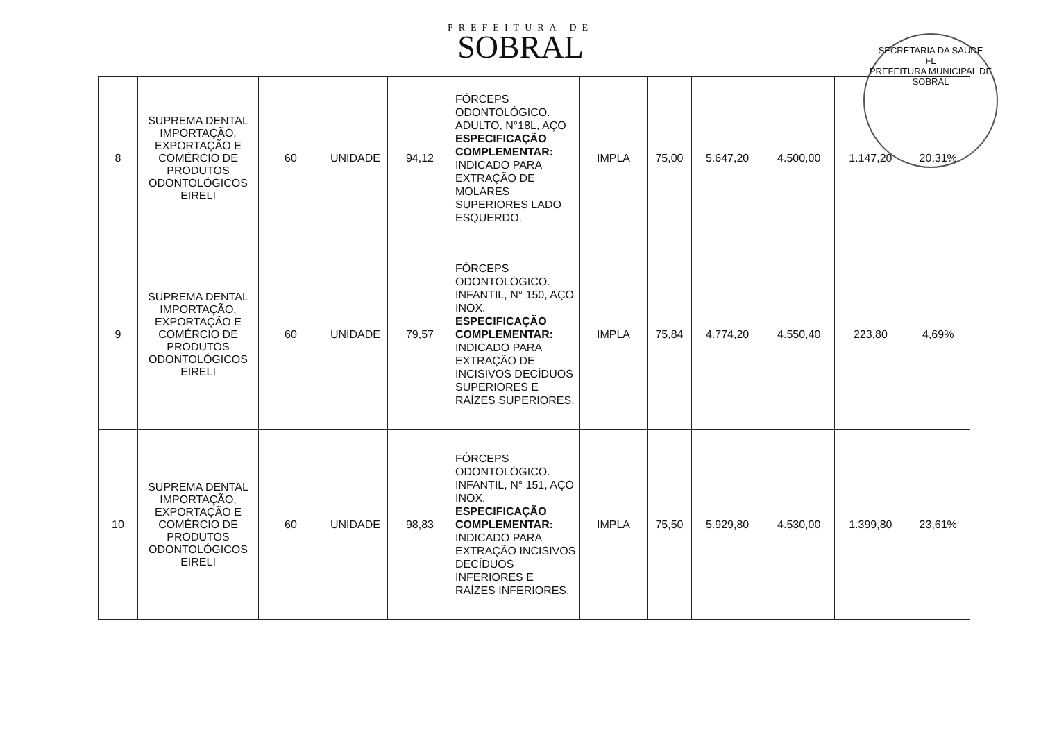PREFEITURA DE
SOBRAL
SECRETARIA DA SAÚDE
FL
PREFEITURA MUNICIPAL DE SOBRAL
| 8 | SUPREMA DENTAL IMPORTAÇÃO, EXPORTAÇÃO E COMÉRCIO DE PRODUTOS ODONTOLÓGICOS EIRELI | 60 | UNIDADE | 94,12 | FÓRCEPS ODONTOLÓGICO. ADULTO, N°18L, AÇO ESPECIFICAÇÃO COMPLEMENTAR: INDICADO PARA EXTRAÇÃO DE MOLARES SUPERIORES LADO ESQUERDO. | IMPLA | 75,00 | 5.647,20 | 4.500,00 | 1.147,20 | 20,31% |
| 9 | SUPREMA DENTAL IMPORTAÇÃO, EXPORTAÇÃO E COMÉRCIO DE PRODUTOS ODONTOLÓGICOS EIRELI | 60 | UNIDADE | 79,57 | FÓRCEPS ODONTOLÓGICO. INFANTIL, N° 150, AÇO INOX. ESPECIFICAÇÃO COMPLEMENTAR: INDICADO PARA EXTRAÇÃO DE INCISIVOS DECÍDUOS SUPERIORES E RAÍZES SUPERIORES. | IMPLA | 75,84 | 4.774,20 | 4.550,40 | 223,80 | 4,69% |
| 10 | SUPREMA DENTAL IMPORTAÇÃO, EXPORTAÇÃO E COMÉRCIO DE PRODUTOS ODONTOLÓGICOS EIRELI | 60 | UNIDADE | 98,83 | FÓRCEPS ODONTOLÓGICO. INFANTIL, N° 151, AÇO INOX. ESPECIFICAÇÃO COMPLEMENTAR: INDICADO PARA EXTRAÇÃO INCISIVOS DECÍDUOS INFERIORES E RAÍZES INFERIORES. | IMPLA | 75,50 | 5.929,80 | 4.530,00 | 1.399,80 | 23,61% |